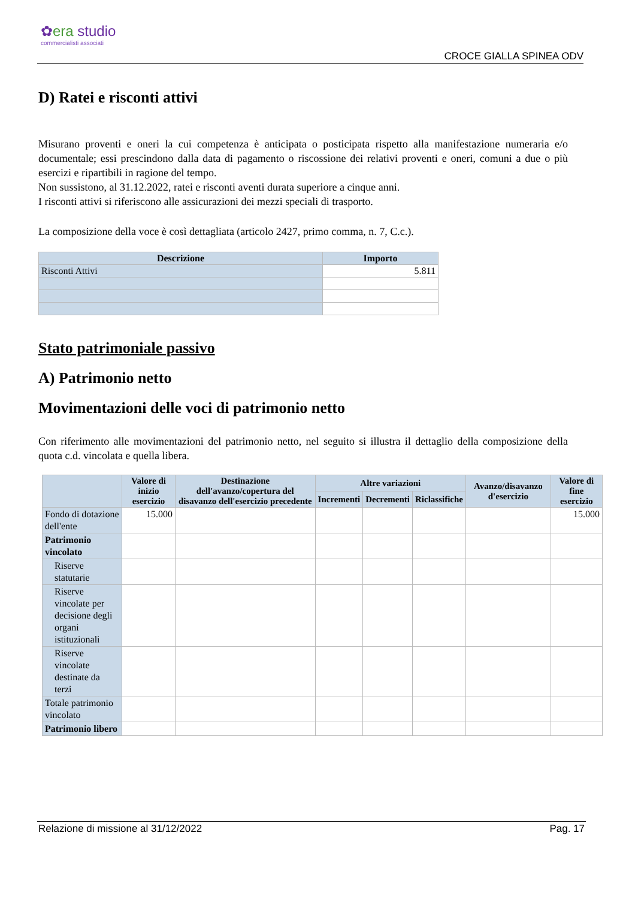✿era studio
commercialisti associati
CROCE GIALLA SPINEA ODV
D) Ratei e risconti attivi
Misurano proventi e oneri la cui competenza è anticipata o posticipata rispetto alla manifestazione numeraria e/o documentale; essi prescindono dalla data di pagamento o riscossione dei relativi proventi e oneri, comuni a due o più esercizi e ripartibili in ragione del tempo.
Non sussistono, al 31.12.2022, ratei e risconti aventi durata superiore a cinque anni.
I risconti attivi si riferiscono alle assicurazioni dei mezzi speciali di trasporto.
La composizione della voce è così dettagliata (articolo 2427, primo comma, n. 7, C.c.).
| Descrizione | Importo |
| --- | --- |
| Risconti Attivi | 5.811 |
Stato patrimoniale passivo
A) Patrimonio netto
Movimentazioni delle voci di patrimonio netto
Con riferimento alle movimentazioni del patrimonio netto, nel seguito si illustra il dettaglio della composizione della quota c.d. vincolata e quella libera.
| | Valore di inizio esercizio | Destinazione dell'avanzo/copertura del disavanzo dell'esercizio precedente | Altre variazioni | | | Avanzo/disavanzo d'esercizio | Valore di fine esercizio |
| --- | --- | --- | --- | --- | --- | --- | --- |
| | | | Incrementi | Decrementi | Riclassifiche | | |
| Fondo di dotazione dell'ente | 15.000 | | | | | | 15.000 |
| Patrimonio vincolato | | | | | | | |
| Riserve statutarie | | | | | | | |
| Riserve vincolate per decisione degli organi istituzionali | | | | | | | |
| Riserve vincolate destinate da terzi | | | | | | | |
| Totale patrimonio vincolato | | | | | | | |
| Patrimonio libero | | | | | | | |
Relazione di missione al 31/12/2022 Pag. 17